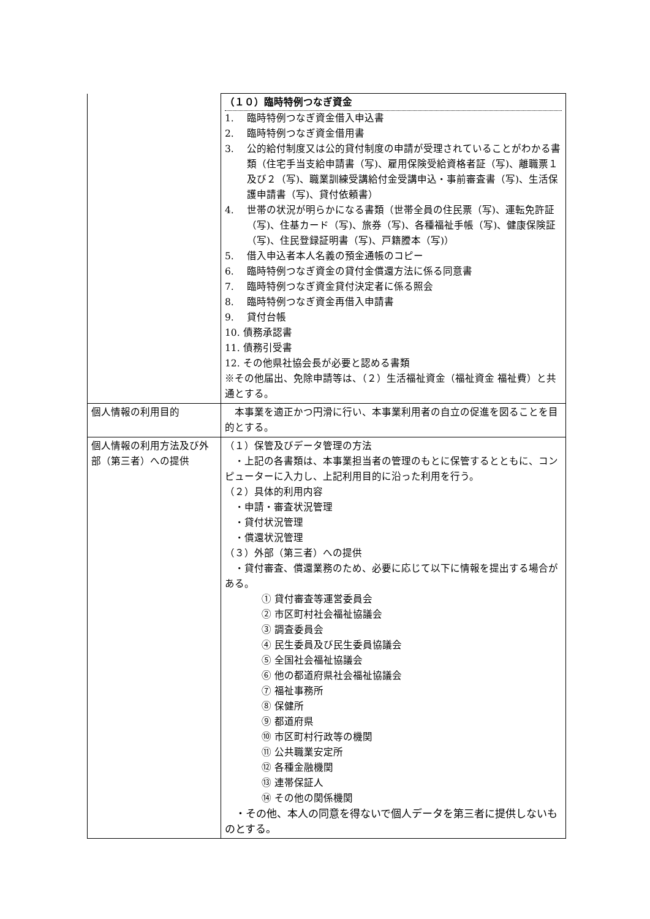| | （１０）臨時特例つなぎ資金 1. 臨時特例つなぎ資金借入申込書 2. 臨時特例つなぎ資金借用書 3. 公的給付制度又は公的貸付制度の申請が受理されていることがわかる書類（住宅手当支給申請書（写)、雇用保険受給資格者証（写)、離職票１及び２（写)、職業訓練受講給付金受講申込・事前審査書（写)、生活保護申請書（写)、貸付依頼書） 4. 世帯の状況が明らかになる書類（世帯全員の住民票（写)、運転免許証（写)、住基カード（写)、旅券（写)、各種福祉手帳（写)、健康保険証（写)、住民登録証明書（写)、戸籍謄本（写)） 5. 借入申込者本人名義の預金通帳のコピー 6. 臨時特例つなぎ資金の貸付金償還方法に係る同意書 7. 臨時特例つなぎ資金貸付決定者に係る照会 8. 臨時特例つなぎ資金再借入申請書 9. 貸付台帳 10. 債務承認書 11. 債務引受書 12. その他県社協会長が必要と認める書類 ※その他届出、免除申請等は、（２）生活福祉資金（福祉資金 福祉費）と共通とする。 |
| 個人情報の利用目的 | 本事業を適正かつ円滑に行い、本事業利用者の自立の促進を図ることを目的とする。 |
| 個人情報の利用方法及び外部（第三者）への提供 | （１）保管及びデータ管理の方法 ・上記の各書類は、本事業担当者の管理のもとに保管するとともに、コンピューターに入力し、上記利用目的に沿った利用を行う。 （２）具体的利用内容 ・申請・審査状況管理 ・貸付状況管理 ・償還状況管理 （３）外部（第三者）への提供 ・貸付審査、償還業務のため、必要に応じて以下に情報を提出する場合がある。 ① 貸付審査等運営委員会 ② 市区町村社会福祉協議会 ③ 調査委員会 ④ 民生委員及び民生委員協議会 ⑤ 全国社会福祉協議会 ⑥ 他の都道府県社会福祉協議会 ⑦ 福祉事務所 ⑧ 保健所 ⑨ 都道府県 ⑩ 市区町村行政等の機関 ⑪ 公共職業安定所 ⑫ 各種金融機関 ⑬ 連帯保証人 ⑭ その他の関係機関 ・その他、本人の同意を得ないで個人データを第三者に提供しないものとする。 |